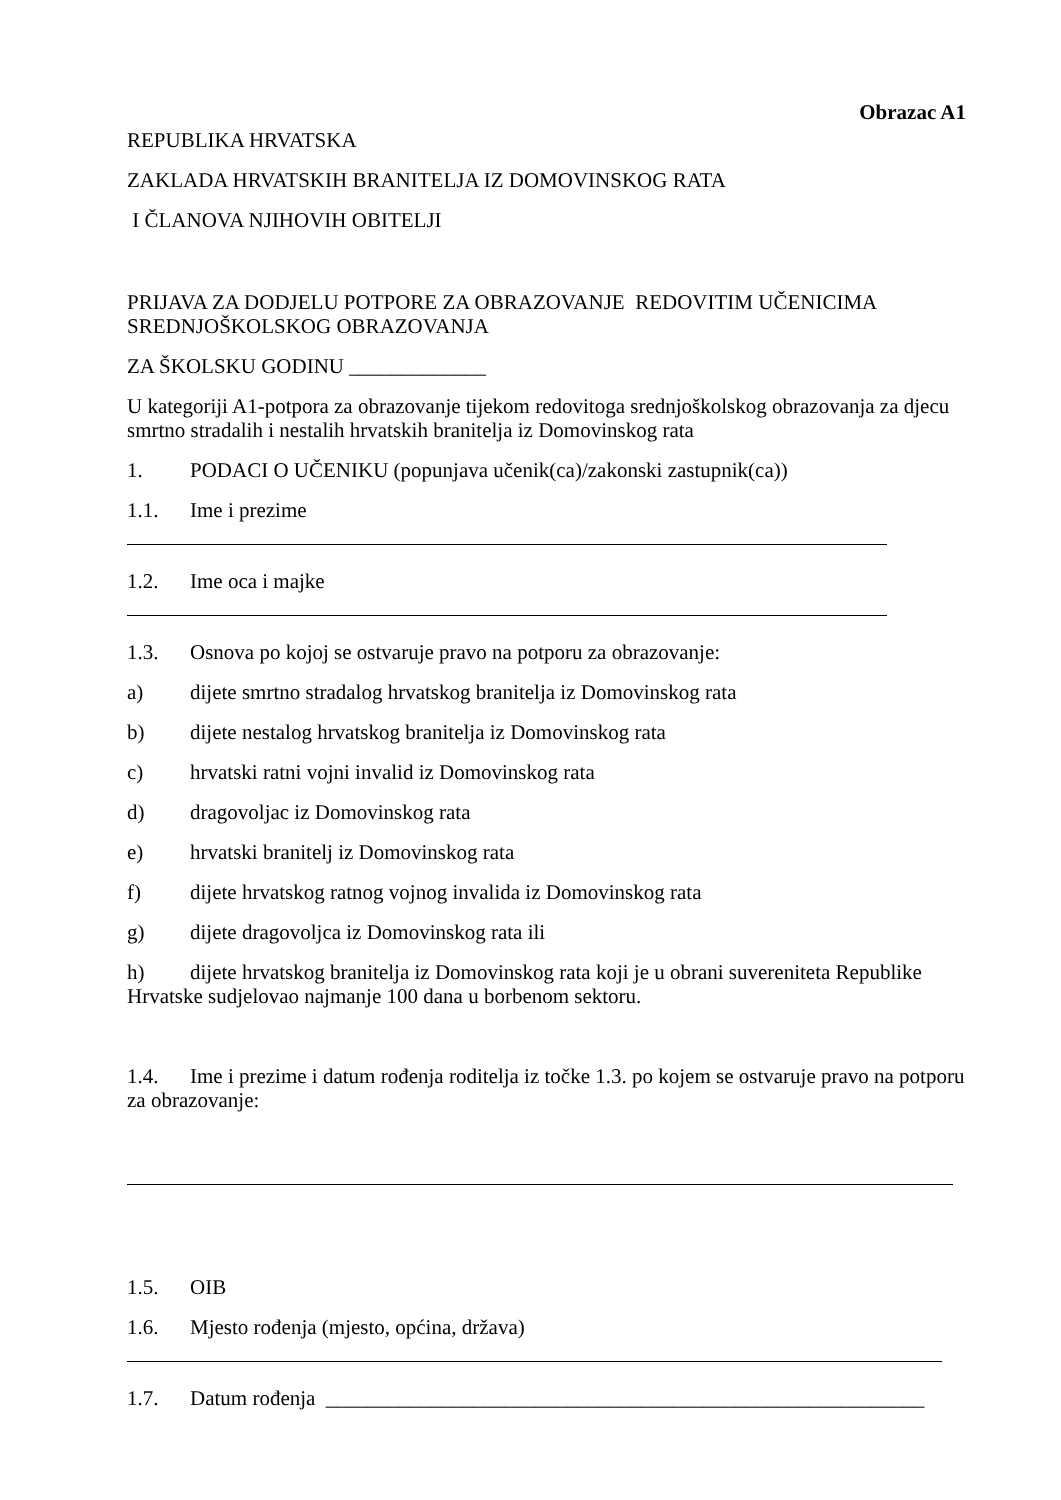Obrazac A1
REPUBLIKA HRVATSKA
ZAKLADA HRVATSKIH BRANITELJA IZ DOMOVINSKOG RATA
I ČLANOVA NJIHOVIH OBITELJI
PRIJAVA ZA DODJELU POTPORE ZA OBRAZOVANJE REDOVITIM UČENICIMA SREDNJOŠKOLSKOG OBRAZOVANJA
ZA ŠKOLSKU GODINU _____________
U kategoriji A1-potpora za obrazovanje tijekom redovitoga srednjoškolskog obrazovanja za djecu smrtno stradalih i nestalih hrvatskih branitelja iz Domovinskog rata
1. PODACI O UČENIKU (popunjava učenik(ca)/zakonski zastupnik(ca))
1.1. Ime i prezime
1.2. Ime oca i majke
1.3. Osnova po kojoj se ostvaruje pravo na potporu za obrazovanje:
a) dijete smrtno stradalog hrvatskog branitelja iz Domovinskog rata
b) dijete nestalog hrvatskog branitelja iz Domovinskog rata
c) hrvatski ratni vojni invalid iz Domovinskog rata
d) dragovoljac iz Domovinskog rata
e) hrvatski branitelj iz Domovinskog rata
f) dijete hrvatskog ratnog vojnog invalida iz Domovinskog rata
g) dijete dragovoljca iz Domovinskog rata ili
h) dijete hrvatskog branitelja iz Domovinskog rata koji je u obrani suvereniteta Republike Hrvatske sudjelovao najmanje 100 dana u borbenom sektoru.
1.4. Ime i prezime i datum rođenja roditelja iz točke 1.3. po kojem se ostvaruje pravo na potporu za obrazovanje:
1.5. OIB
1.6. Mjesto rođenja (mjesto, općina, država)
1.7. Datum rođenja _________________________________________________________